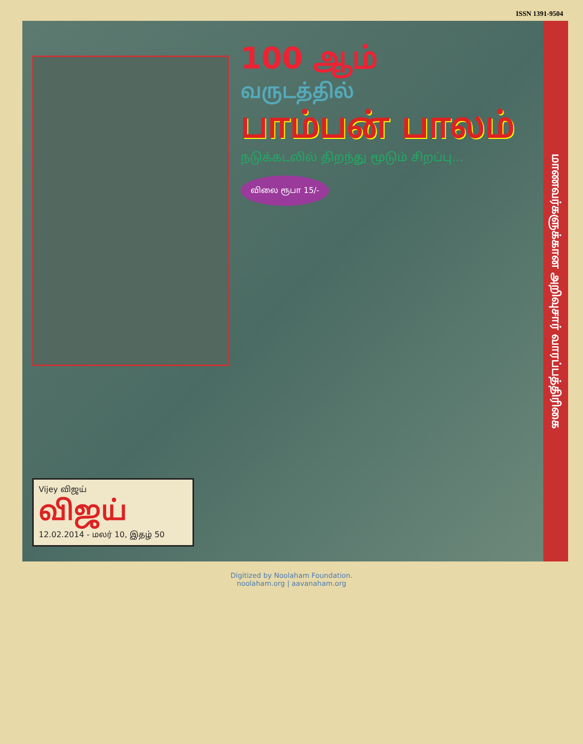ISSN 1391-9504
100 ஆம்
வருடத்தில்
பாம்பன் பாலம்
நடுக்கடலில் திறந்து மூடும் சிறப்பு...
விலை ரூபா 15/-
Vijey விஜய்
விஜய்
12.02.2014 - மலர் 10, இதழ் 50
மாணவர்களுக்கான அறிவுசார் வாரப்பத்திரிகை
Digitized by Noolaham Foundation.
noolaham.org | aavanaham.org